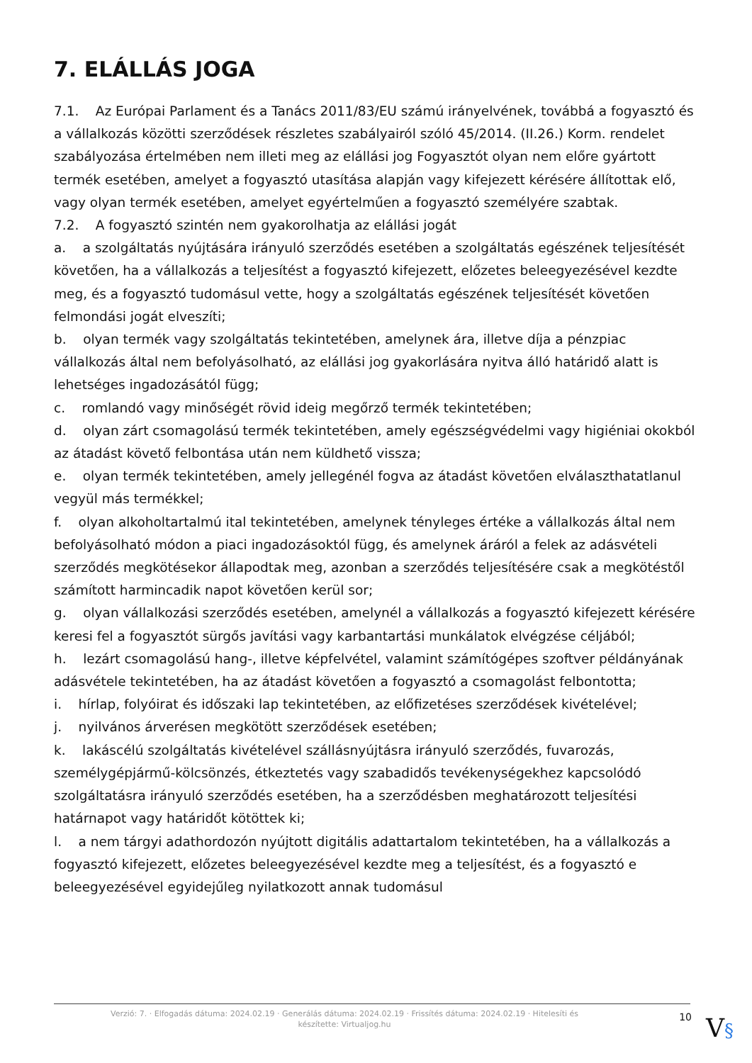7. ELÁLLÁS JOGA
7.1. Az Európai Parlament és a Tanács 2011/83/EU számú irányelvének, továbbá a fogyasztó és a vállalkozás közötti szerződések részletes szabályairól szóló 45/2014. (II.26.) Korm. rendelet szabályozása értelmében nem illeti meg az elállási jog Fogyasztót olyan nem előre gyártott termék esetében, amelyet a fogyasztó utasítása alapján vagy kifejezett kérésére állítottak elő, vagy olyan termék esetében, amelyet egyértelműen a fogyasztó személyére szabtak.
7.2. A fogyasztó szintén nem gyakorolhatja az elállási jogát
a. a szolgáltatás nyújtására irányuló szerződés esetében a szolgáltatás egészének teljesítését követően, ha a vállalkozás a teljesítést a fogyasztó kifejezett, előzetes beleegyezésével kezdte meg, és a fogyasztó tudomásul vette, hogy a szolgáltatás egészének teljesítését követően felmondási jogát elveszíti;
b. olyan termék vagy szolgáltatás tekintetében, amelynek ára, illetve díja a pénzpiac vállalkozás által nem befolyásolható, az elállási jog gyakorlására nyitva álló határidő alatt is lehetséges ingadozásától függ;
c. romlandó vagy minőségét rövid ideig megőrző termék tekintetében;
d. olyan zárt csomagolású termék tekintetében, amely egészségvédelmi vagy higiéniai okokból az átadást követő felbontása után nem küldhető vissza;
e. olyan termék tekintetében, amely jellegénél fogva az átadást követően elválaszthatatlanul vegyül más termékkel;
f. olyan alkoholtartalmú ital tekintetében, amelynek tényleges értéke a vállalkozás által nem befolyásolható módon a piaci ingadozásoktól függ, és amelynek áráról a felek az adásvételi szerződés megkötésekor állapodtak meg, azonban a szerződés teljesítésére csak a megkötéstől számított harmincadik napot követően kerül sor;
g. olyan vállalkozási szerződés esetében, amelynél a vállalkozás a fogyasztó kifejezett kérésére keresi fel a fogyasztót sürgős javítási vagy karbantartási munkálatok elvégzése céljából;
h. lezárt csomagolású hang-, illetve képfelvétel, valamint számítógépes szoftver példányának adásvétele tekintetében, ha az átadást követően a fogyasztó a csomagolást felbontotta;
i. hírlap, folyóirat és időszaki lap tekintetében, az előfizetéses szerződések kivételével;
j. nyilvános árverésen megkötött szerződések esetében;
k. lakáscélú szolgáltatás kivételével szállásnyújtásra irányuló szerződés, fuvarozás, személygépjármű-kölcsönzés, étkeztetés vagy szabadidős tevékenységekhez kapcsolódó szolgáltatásra irányuló szerződés esetében, ha a szerződésben meghatározott teljesítési határnapot vagy határidőt kötöttek ki;
l. a nem tárgyi adathordozón nyújtott digitális adattartalom tekintetében, ha a vállalkozás a fogyasztó kifejezett, előzetes beleegyezésével kezdte meg a teljesítést, és a fogyasztó e beleegyezésével egyidejűleg nyilatkozott annak tudomásul
Verzió: 7. · Elfogadás dátuma: 2024.02.19 · Generálás dátuma: 2024.02.19 · Frissítés dátuma: 2024.02.19 · Hitelesíti és készítette: Virtualjog.hu
10
V§